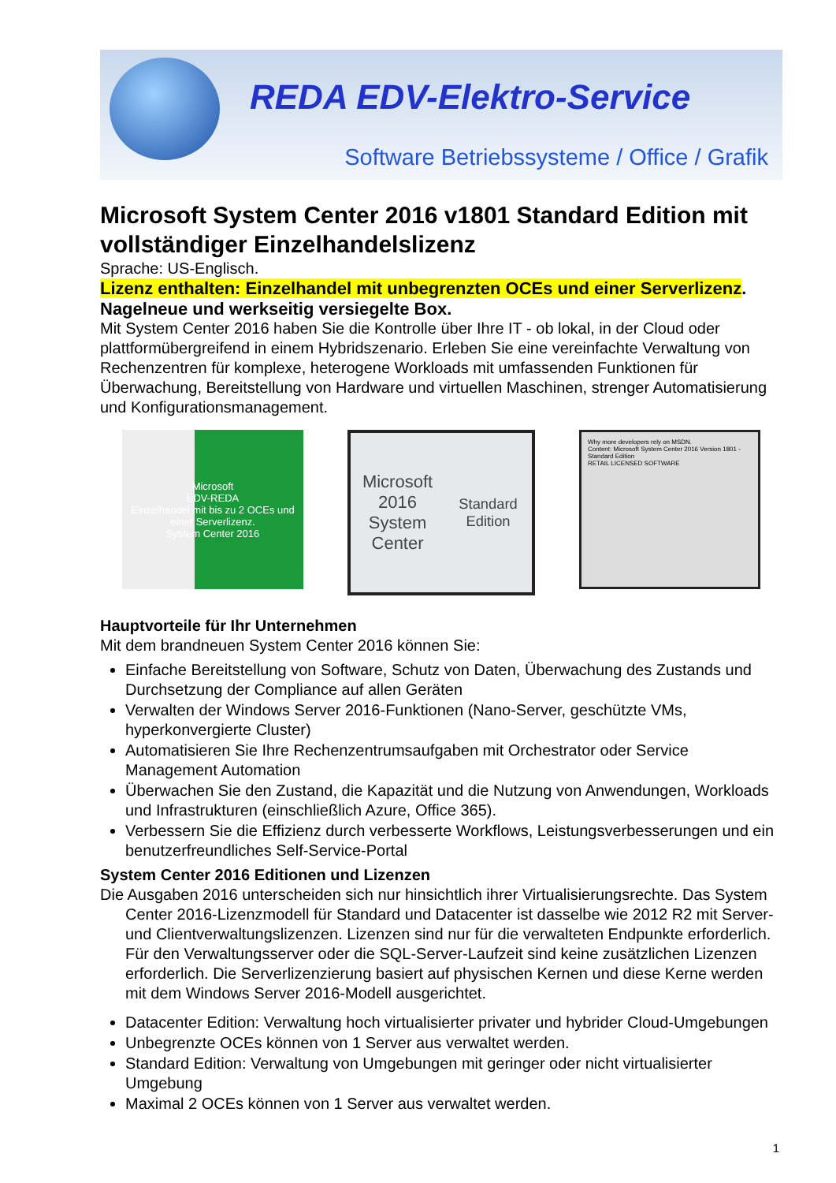REDA EDV-Elektro-Service
Software Betriebssysteme / Office / Grafik
Microsoft System Center 2016 v1801 Standard Edition mit vollständiger Einzelhandelslizenz
Sprache: US-Englisch.
Lizenz enthalten: Einzelhandel mit unbegrenzten OCEs und einer Serverlizenz.
Nagelneue und werkseitig versiegelte Box.
Mit System Center 2016 haben Sie die Kontrolle über Ihre IT - ob lokal, in der Cloud oder plattformübergreifend in einem Hybridszenario. Erleben Sie eine vereinfachte Verwaltung von Rechenzentren für komplexe, heterogene Workloads mit umfassenden Funktionen für Überwachung, Bereitstellung von Hardware und virtuellen Maschinen, strenger Automatisierung und Konfigurationsmanagement.
Microsoft
EDV-REDA
Einzelhandel mit bis zu 2 OCEs und einer Serverlizenz.
System Center 2016
Microsoft 2016
System Center
Standard Edition
Why more developers rely on MSDN.
Content: Microsoft System Center 2016 Version 1801 - Standard Edition
RETAIL LICENSED SOFTWARE
Hauptvorteile für Ihr Unternehmen
Mit dem brandneuen System Center 2016 können Sie:
Einfache Bereitstellung von Software, Schutz von Daten, Überwachung des Zustands und Durchsetzung der Compliance auf allen Geräten
Verwalten der Windows Server 2016-Funktionen (Nano-Server, geschützte VMs, hyperkonvergierte Cluster)
Automatisieren Sie Ihre Rechenzentrumsaufgaben mit Orchestrator oder Service Management Automation
Überwachen Sie den Zustand, die Kapazität und die Nutzung von Anwendungen, Workloads und Infrastrukturen (einschließlich Azure, Office 365).
Verbessern Sie die Effizienz durch verbesserte Workflows, Leistungsverbesserungen und ein benutzerfreundliches Self-Service-Portal
System Center 2016 Editionen und Lizenzen
Die Ausgaben 2016 unterscheiden sich nur hinsichtlich ihrer Virtualisierungsrechte. Das System Center 2016-Lizenzmodell für Standard und Datacenter ist dasselbe wie 2012 R2 mit Server- und Clientverwaltungslizenzen. Lizenzen sind nur für die verwalteten Endpunkte erforderlich. Für den Verwaltungsserver oder die SQL-Server-Laufzeit sind keine zusätzlichen Lizenzen erforderlich. Die Serverlizenzierung basiert auf physischen Kernen und diese Kerne werden mit dem Windows Server 2016-Modell ausgerichtet.
Datacenter Edition: Verwaltung hoch virtualisierter privater und hybrider Cloud-Umgebungen
Unbegrenzte OCEs können von 1 Server aus verwaltet werden.
Standard Edition: Verwaltung von Umgebungen mit geringer oder nicht virtualisierter Umgebung
Maximal 2 OCEs können von 1 Server aus verwaltet werden.
1